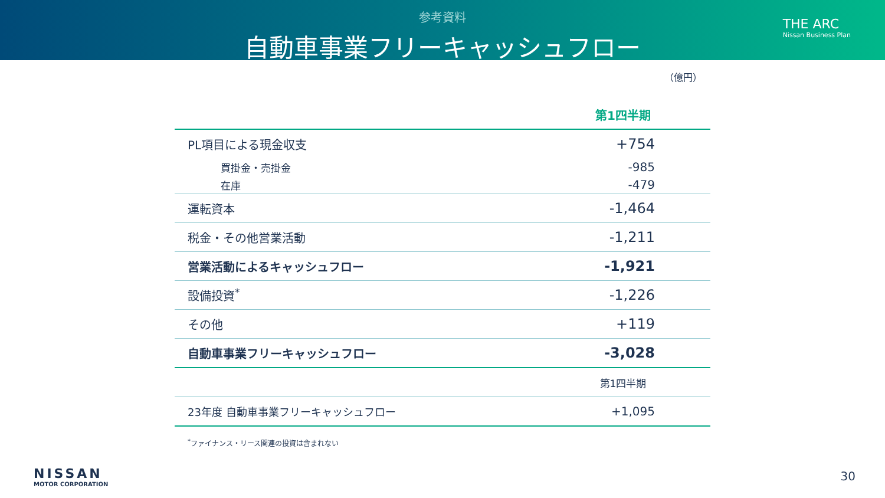参考資料
自動車事業フリーキャッシュフロー
THE ARC
Nissan Business Plan
（億円）
| | 第1四半期 |
| --- | --- |
| PL項目による現金収支 | +754 |
| 買掛金・売掛金 | -985 |
| 在庫 | -479 |
| 運転資本 | -1,464 |
| 税金・その他営業活動 | -1,211 |
| 営業活動によるキャッシュフロー | -1,921 |
| 設備投資<sup>*</sup> | -1,226 |
| その他 | +119 |
| 自動車事業フリーキャッシュフロー | -3,028 |
| | 第1四半期 |
| 23年度 自動車事業フリーキャッシュフロー | +1,095 |
<sup>*</sup> ファイナンス・リース関連の投資は含まれない
NISSAN
MOTOR CORPORATION
30